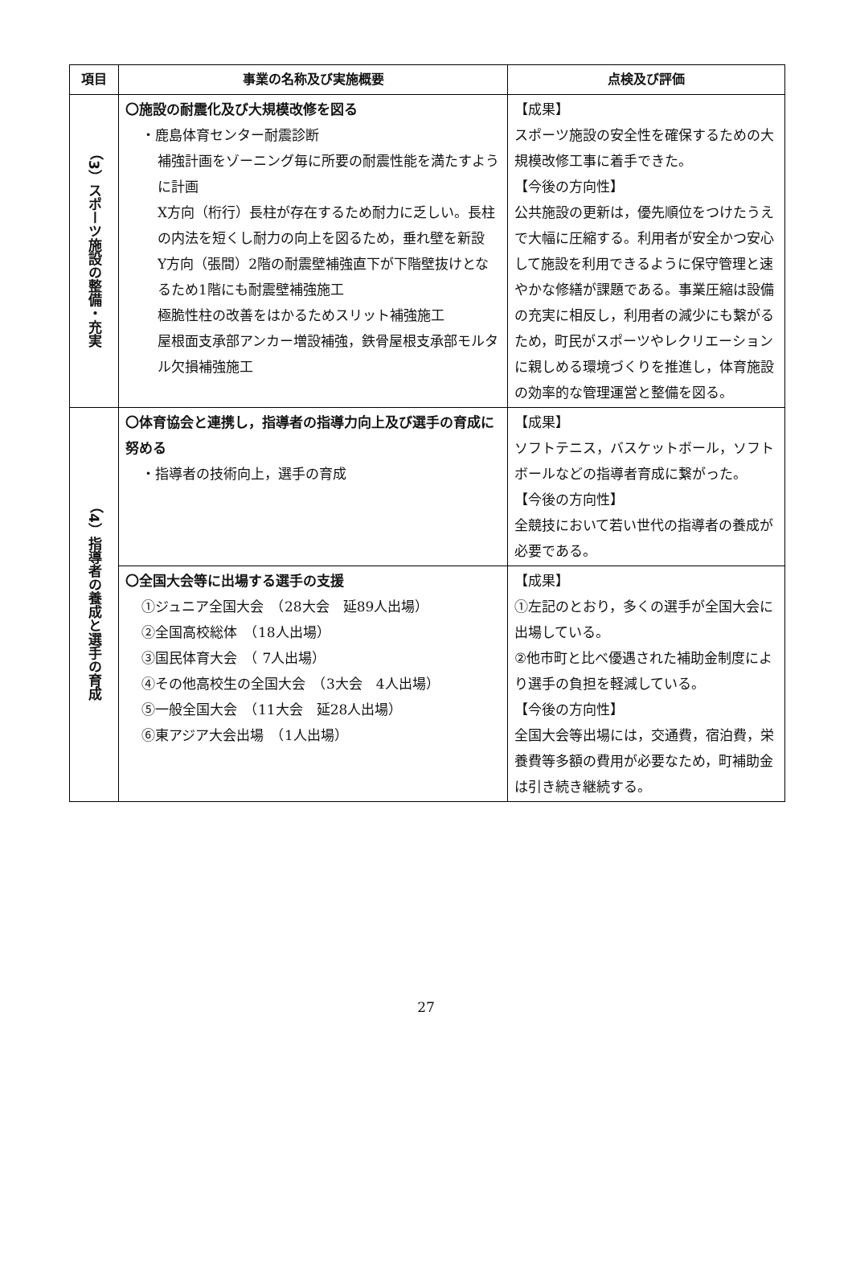| 項目 | 事業の名称及び実施概要 | 点検及び評価 |
| --- | --- | --- |
| （3）スポーツ施設の整備・充実 | 〇施設の耐震化及び大規模改修を図る ・鹿島体育センター耐震診断 補強計画をゾーニング毎に所要の耐震性能を満たすように計画 X方向（桁行）長柱が存在するため耐力に乏しい。長柱の内法を短くし耐力の向上を図るため，垂れ壁を新設 Y方向（張間）2階の耐震壁補強直下が下階壁抜けとなるため1階にも耐震壁補強施工 極脆性柱の改善をはかるためスリット補強施工 屋根面支承部アンカー増設補強，鉄骨屋根支承部モルタル欠損補強施工 | 【成果】 スポーツ施設の安全性を確保するための大規模改修工事に着手できた。 【今後の方向性】 公共施設の更新は，優先順位をつけたうえで大幅に圧縮する。利用者が安全かつ安心して施設を利用できるように保守管理と速やかな修繕が課題である。事業圧縮は設備の充実に相反し，利用者の減少にも繋がるため，町民がスポーツやレクリエーションに親しめる環境づくりを推進し，体育施設の効率的な管理運営と整備を図る。 |
| （4）指導者の養成と選手の育成 | 〇体育協会と連携し，指導者の指導力向上及び選手の育成に努める ・指導者の技術向上，選手の育成 | 【成果】 ソフトテニス，バスケットボール，ソフトボールなどの指導者育成に繋がった。 【今後の方向性】 全競技において若い世代の指導者の養成が必要である。 |
| | 〇全国大会等に出場する選手の支援 ①ジュニア全国大会 （28大会 延89人出場） ②全国高校総体 （18人出場） ③国民体育大会 （ 7人出場） ④その他高校生の全国大会 （3大会 4人出場） ⑤一般全国大会 （11大会 延28人出場） ⑥東アジア大会出場 （1人出場） | 【成果】 ①左記のとおり，多くの選手が全国大会に出場している。 ②他市町と比べ優遇された補助金制度により選手の負担を軽減している。 【今後の方向性】 全国大会等出場には，交通費，宿泊費，栄養費等多額の費用が必要なため，町補助金は引き続き継続する。 |
27